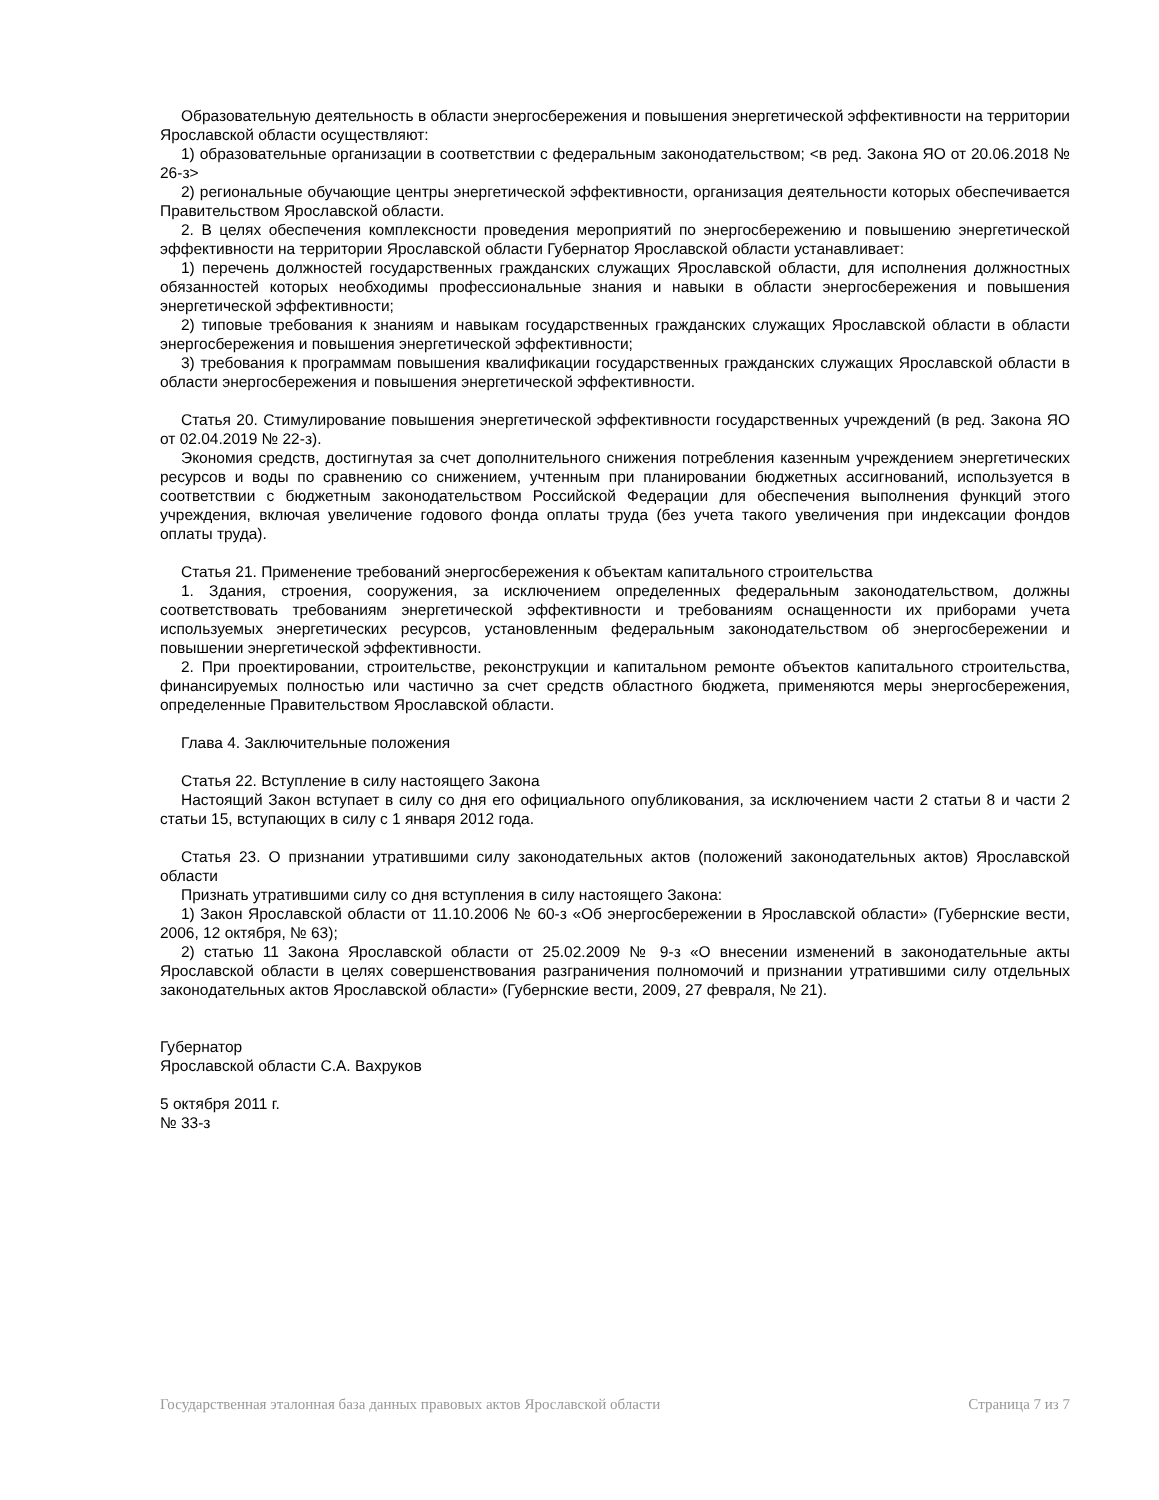Образовательную деятельность в области энергосбережения и повышения энергетической эффективности на территории Ярославской области осуществляют:
1) образовательные организации в соответствии с федеральным законодательством; <в ред. Закона ЯО от 20.06.2018 № 26-з>
2) региональные обучающие центры энергетической эффективности, организация деятельности которых обеспечивается Правительством Ярославской области.
2. В целях обеспечения комплексности проведения мероприятий по энергосбережению и повышению энергетической эффективности на территории Ярославской области Губернатор Ярославской области устанавливает:
1) перечень должностей государственных гражданских служащих Ярославской области, для исполнения должностных обязанностей которых необходимы профессиональные знания и навыки в области энергосбережения и повышения энергетической эффективности;
2) типовые требования к знаниям и навыкам государственных гражданских служащих Ярославской области в области энергосбережения и повышения энергетической эффективности;
3) требования к программам повышения квалификации государственных гражданских служащих Ярославской области в области энергосбережения и повышения энергетической эффективности.
Статья 20. Стимулирование повышения энергетической эффективности государственных учреждений (в ред. Закона ЯО от 02.04.2019 № 22-з).
Экономия средств, достигнутая за счет дополнительного снижения потребления казенным учреждением энергетических ресурсов и воды по сравнению со снижением, учтенным при планировании бюджетных ассигнований, используется в соответствии с бюджетным законодательством Российской Федерации для обеспечения выполнения функций этого учреждения, включая увеличение годового фонда оплаты труда (без учета такого увеличения при индексации фондов оплаты труда).
Статья 21. Применение требований энергосбережения к объектам капитального строительства
1. Здания, строения, сооружения, за исключением определенных федеральным законодательством, должны соответствовать требованиям энергетической эффективности и требованиям оснащенности их приборами учета используемых энергетических ресурсов, установленным федеральным законодательством об энергосбережении и повышении энергетической эффективности.
2. При проектировании, строительстве, реконструкции и капитальном ремонте объектов капитального строительства, финансируемых полностью или частично за счет средств областного бюджета, применяются меры энергосбережения, определенные Правительством Ярославской области.
Глава 4. Заключительные положения
Статья 22. Вступление в силу настоящего Закона
Настоящий Закон вступает в силу со дня его официального опубликования, за исключением части 2 статьи 8 и части 2 статьи 15, вступающих в силу с 1 января 2012 года.
Статья 23. О признании утратившими силу законодательных актов (положений законодательных актов) Ярославской области
Признать утратившими силу со дня вступления в силу настоящего Закона:
1) Закон Ярославской области от 11.10.2006 № 60-з «Об энергосбережении в Ярославской области» (Губернские вести, 2006, 12 октября, № 63);
2) статью 11 Закона Ярославской области от 25.02.2009 № 9-з «О внесении изменений в законодательные акты Ярославской области в целях совершенствования разграничения полномочий и признании утратившими силу отдельных законодательных актов Ярославской области» (Губернские вести, 2009, 27 февраля, № 21).
Губернатор
Ярославской области С.А. Вахруков
5 октября 2011 г.
№ 33-з
Государственная эталонная база данных правовых актов Ярославской области Страница 7 из 7